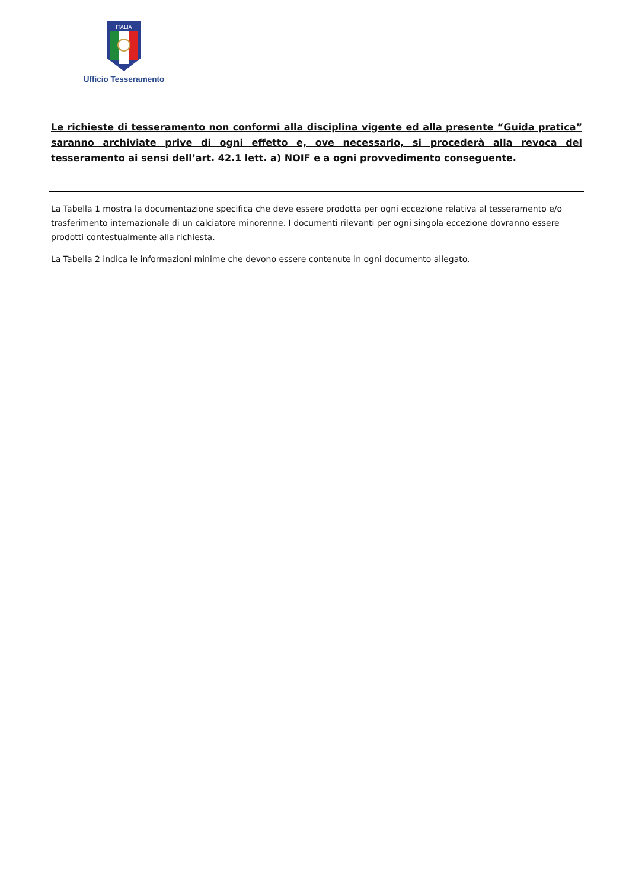ITALIA
Ufficio Tesseramento
Le richieste di tesseramento non conformi alla disciplina vigente ed alla presente “Guida pratica” saranno archiviate prive di ogni effetto e, ove necessario, si procederà alla revoca del tesseramento ai sensi dell’art. 42.1 lett. a) NOIF e a ogni provvedimento conseguente.
La Tabella 1 mostra la documentazione specifica che deve essere prodotta per ogni eccezione relativa al tesseramento e/o trasferimento internazionale di un calciatore minorenne. I documenti rilevanti per ogni singola eccezione dovranno essere prodotti contestualmente alla richiesta.
La Tabella 2 indica le informazioni minime che devono essere contenute in ogni documento allegato.